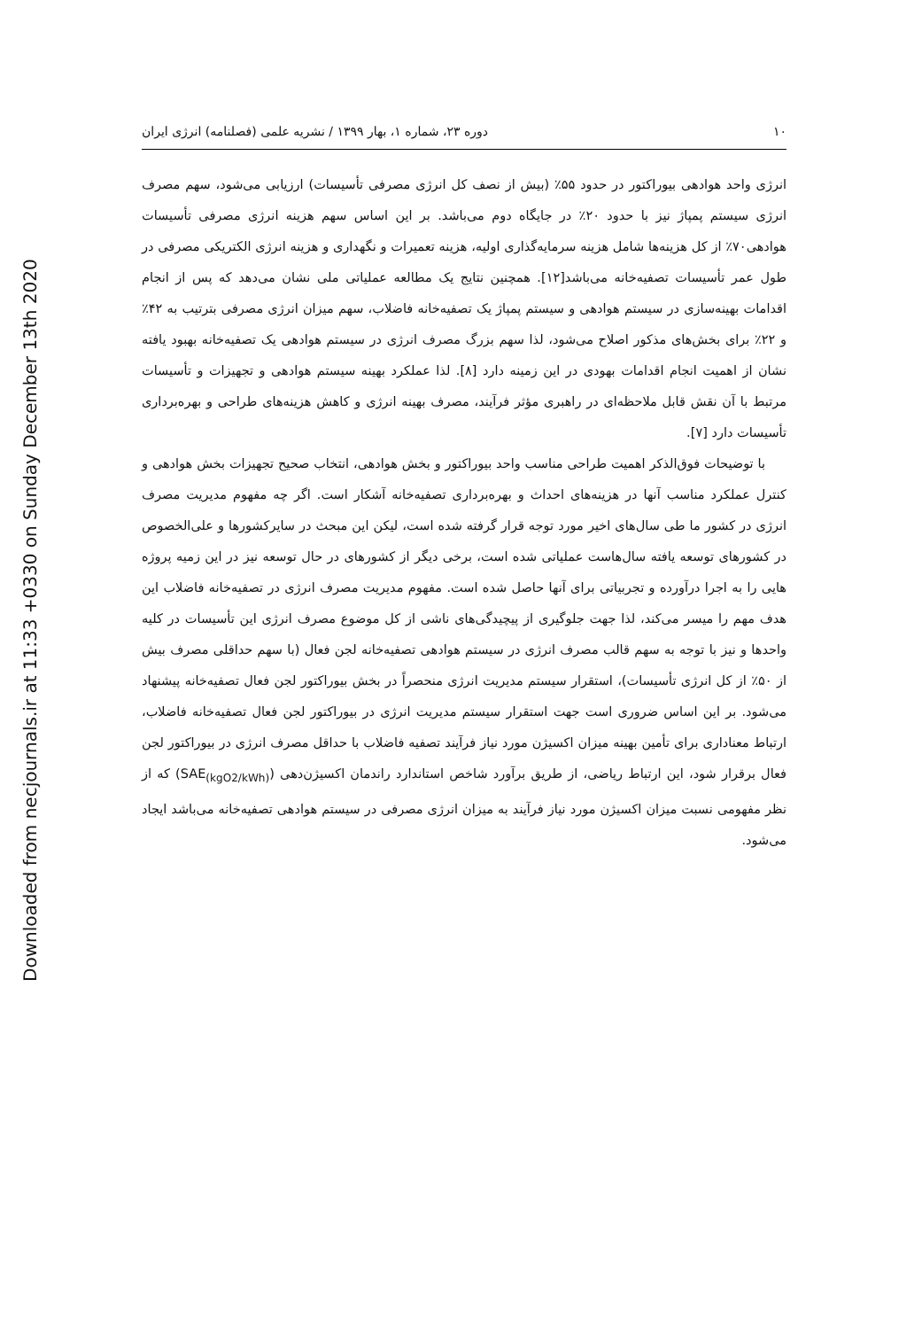Downloaded from necjournals.ir at 11:33 +0330 on Sunday December 13th 2020
۱۰ دوره ۲۳، شماره ۱، بهار ۱۳۹۹ / نشریه علمی (فصلنامه) انرژی ایران
انرژی واحد هوادهی بیوراکتور در حدود ۵۵٪ (بیش از نصف کل انرژی مصرفی تأسیسات) ارزیابی می‌شود، سهم مصرف انرژی سیستم پمپاژ نیز با حدود ۲۰٪ در جایگاه دوم می‌باشد. بر این اساس سهم هزینه انرژی مصرفی تأسیسات هوادهی۷۰٪ از کل هزینه‌ها شامل هزینه سرمایه‌گذاری اولیه، هزینه تعمیرات و نگهداری و هزینه انرژی الکتریکی مصرفی در طول عمر تأسیسات تصفیه‌خانه می‌باشد[۱۲]. همچنین نتایج یک مطالعه عملیاتی ملی نشان می‌دهد که پس از انجام اقدامات بهینه‌سازی در سیستم هوادهی و سیستم پمپاژ یک تصفیه‌خانه فاضلاب، سهم میزان انرژی مصرفی بترتیب به ۴۲٪ و ۲۲٪ برای بخش‌های مذکور اصلاح می‌شود، لذا سهم بزرگ مصرف انرژی در سیستم هوادهی یک تصفیه‌خانه بهبود یافته نشان از اهمیت انجام اقدامات بهودی در این زمینه دارد [۸]. لذا عملکرد بهینه سیستم هوادهی و تجهیزات و تأسیسات مرتبط با آن نقش قابل ملاحظه‌ای در راهبری مؤثر فرآیند، مصرف بهینه انرژی و کاهش هزینه‌های طراحی و بهره‌برداری تأسیسات دارد [۷].
با توضیحات فوق‌الذکر اهمیت طراحی مناسب واحد بیوراکتور و بخش هوادهی، انتخاب صحیح تجهیزات بخش هوادهی و کنترل عملکرد مناسب آنها در هزینه‌های احداث و بهره‌برداری تصفیه‌خانه آشکار است. اگر چه مفهوم مدیریت مصرف انرژی در کشور ما طی سال‌های اخیر مورد توجه قرار گرفته شده است، لیکن این مبحث در سایرکشورها و علی‌الخصوص در کشورهای توسعه یافته سال‌هاست عملیاتی شده است، برخی دیگر از کشورهای در حال توسعه نیز در این زمیه پروژه هایی را به اجرا درآورده و تجربیاتی برای آنها حاصل شده است. مفهوم مدیریت مصرف انرژی در تصفیه‌خانه فاضلاب این هدف مهم را میسر می‌کند، لذا جهت جلوگیری از پیچیدگی‌های ناشی از کل موضوع مصرف انرژی این تأسیسات در کلیه واحدها و نیز با توجه به سهم قالب مصرف انرژی در سیستم هوادهی تصفیه‌خانه لجن فعال (با سهم حداقلی مصرف بیش از ۵۰٪ از کل انرژی تأسیسات)، استقرار سیستم مدیریت انرژی منحصراً در بخش بیوراکتور لجن فعال تصفیه‌خانه پیشنهاد می‌شود. بر این اساس ضروری است جهت استقرار سیستم مدیریت انرژی در بیوراکتور لجن فعال تصفیه‌خانه فاضلاب، ارتباط معناداری برای تأمین بهینه میزان اکسیژن مورد نیاز فرآیند تصفیه فاضلاب با حداقل مصرف انرژی در بیوراکتور لجن فعال برقرار شود، این ارتباط ریاضی، از طریق برآورد شاخص استاندارد راندمان اکسیژن‌دهی (SAE<sub>(kgO2/kWh)</sub>) که از نظر مفهومی نسبت میزان اکسیژن مورد نیاز فرآیند به میزان انرژی مصرفی در سیستم هوادهی تصفیه‌خانه می‌باشد ایجاد می‌شود.